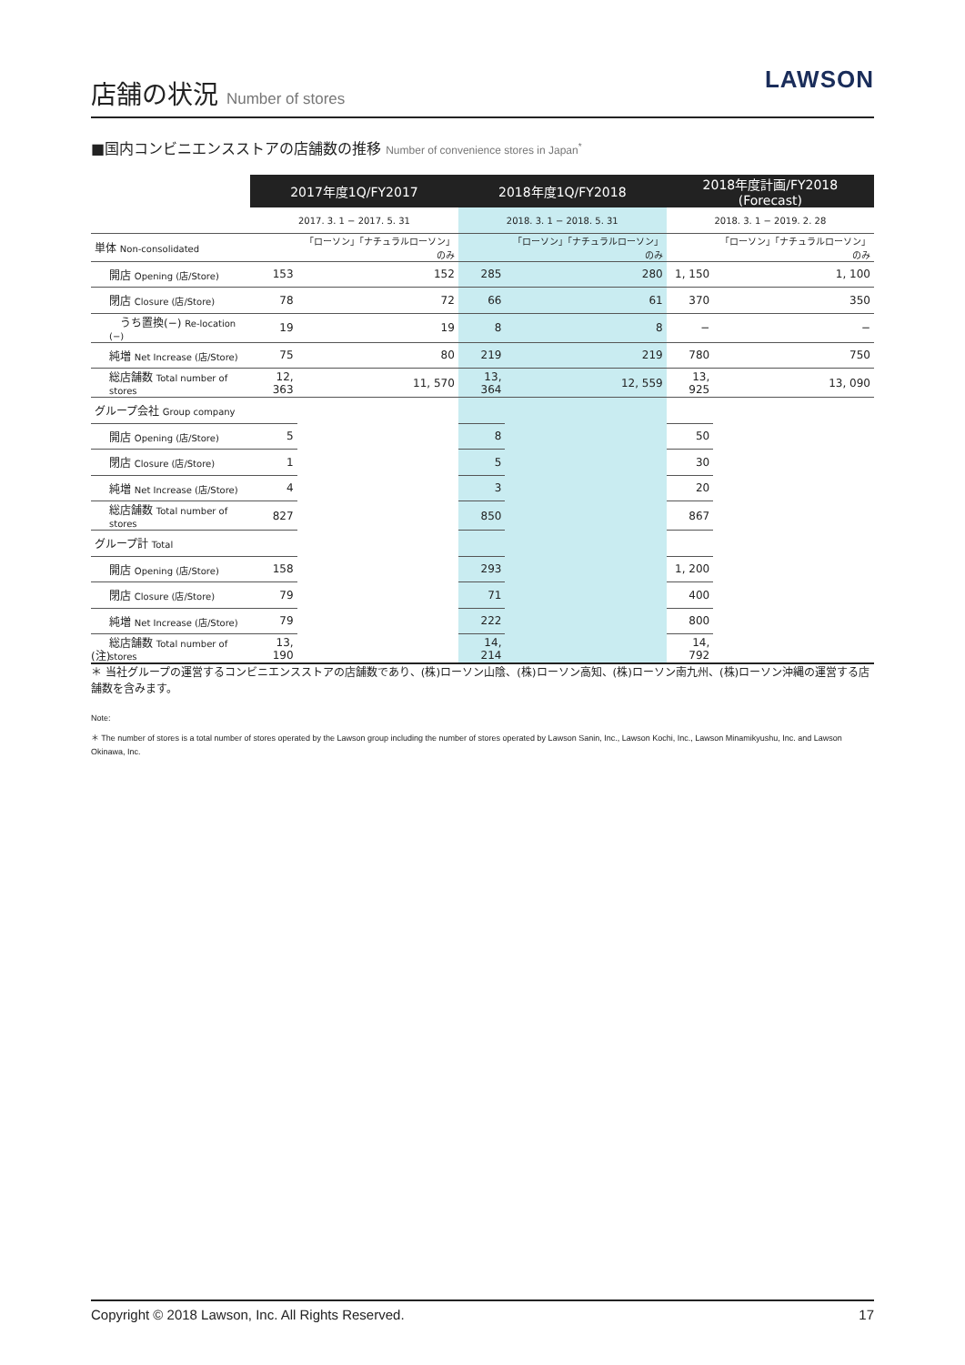店舗の状況 Number of stores
LAWSON
■国内コンビニエンスストアの店舗数の推移 Number of convenience stores in Japan<sup>*</sup>
| | 2017年度1Q/FY2017 | | 2018年度1Q/FY2018 | | 2018年度計画/FY2018 (Forecast) | |
| --- | --- | --- | --- | --- | --- | --- |
| | 2017. 3. 1 − 2017. 5. 31 | | 2018. 3. 1 − 2018. 5. 31 | | 2018. 3. 1 − 2019. 2. 28 | |
| 単体 Non-consolidated | | 「ローソン」「ナチュラルローソン」のみ | | 「ローソン」「ナチュラルローソン」のみ | | 「ローソン」「ナチュラルローソン」のみ |
| 開店 Opening (店/Store) | 153 | 152 | 285 | 280 | 1, 150 | 1, 100 |
| 閉店 Closure (店/Store) | 78 | 72 | 66 | 61 | 370 | 350 |
| うち置換(−) Re-location (−) | 19 | 19 | 8 | 8 | − | − |
| 純増 Net Increase (店/Store) | 75 | 80 | 219 | 219 | 780 | 750 |
| 総店舗数 Total number of stores | 12, 363 | 11, 570 | 13, 364 | 12, 559 | 13, 925 | 13, 090 |
| グループ会社 Group company | | | | | | |
| 開店 Opening (店/Store) | 5 | | 8 | | 50 | |
| 閉店 Closure (店/Store) | 1 | | 5 | | 30 | |
| 純増 Net Increase (店/Store) | 4 | | 3 | | 20 | |
| 総店舗数 Total number of stores | 827 | | 850 | | 867 | |
| グループ計 Total | | | | | | |
| 開店 Opening (店/Store) | 158 | | 293 | | 1, 200 | |
| 閉店 Closure (店/Store) | 79 | | 71 | | 400 | |
| 純増 Net Increase (店/Store) | 79 | | 222 | | 800 | |
| 総店舗数 Total number of stores | 13, 190 | | 14, 214 | | 14, 792 | |
(注)
＊ 当社グループの運営するコンビニエンスストアの店舗数であり、(株)ローソン山陰、(株)ローソン高知、(株)ローソン南九州、(株)ローソン沖縄の運営する店舗数を含みます。
Note:
＊ The number of stores is a total number of stores operated by the Lawson group including the number of stores operated by Lawson Sanin, Inc., Lawson Kochi, Inc., Lawson Minamikyushu, Inc. and Lawson Okinawa, Inc.
Copyright © 2018 Lawson, Inc. All Rights Reserved. 17